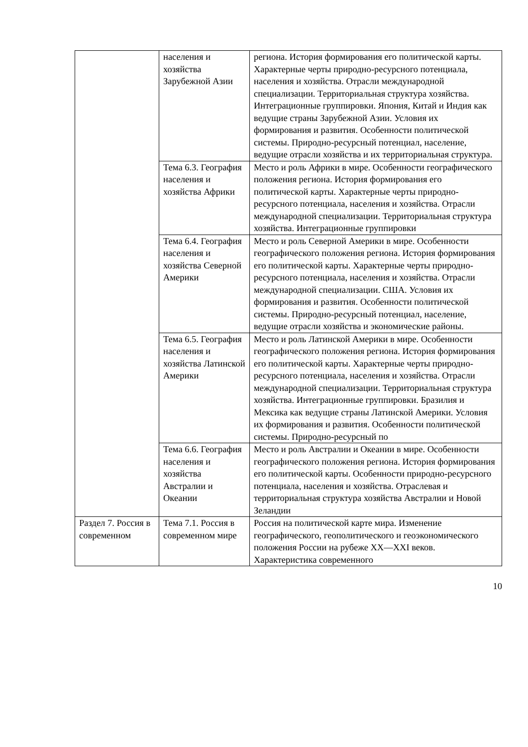| | населения и хозяйства Зарубежной Азии | региона. История формирования его политической карты. Характерные черты природно-ресурсного потенциала, населения и хозяйства. Отрасли международной специализации. Территориальная структура хозяйства. Интеграционные группировки. Япония, Китай и Индия как ведущие страны Зарубежной Азии. Условия их формирования и развития. Особенности политической системы. Природно-ресурсный потенциал, население, ведущие отрасли хозяйства и их территориальная структура. |
| | Тема 6.3. География населения и хозяйства Африки | Место и роль Африки в мире. Особенности географического положения региона. История формирования его политической карты. Характерные черты природно-ресурсного потенциала, населения и хозяйства. Отрасли международной специализации. Территориальная структура хозяйства. Интеграционные группировки |
| | Тема 6.4. География населения и хозяйства Северной Америки | Место и роль Северной Америки в мире. Особенности географического положения региона. История формирования его политической карты. Характерные черты природно-ресурсного потенциала, населения и хозяйства. Отрасли международной специализации. США. Условия их формирования и развития. Особенности политической системы. Природно-ресурсный потенциал, население, ведущие отрасли хозяйства и экономические районы. |
| | Тема 6.5. География населения и хозяйства Латинской Америки | Место и роль Латинской Америки в мире. Особенности географического положения региона. История формирования его политической карты. Характерные черты природно-ресурсного потенциала, населения и хозяйства. Отрасли международной специализации. Территориальная структура хозяйства. Интеграционные группировки. Бразилия и Мексика как ведущие страны Латинской Америки. Условия их формирования и развития. Особенности политической системы. Природно-ресурсный по |
| | Тема 6.6. География населения и хозяйства Австралии и Океании | Место и роль Австралии и Океании в мире. Особенности географического положения региона. История формирования его политической карты. Особенности природно-ресурсного потенциала, населения и хозяйства. Отраслевая и территориальная структура хозяйства Австралии и Новой Зеландии |
| Раздел 7. Россия в современном | Тема 7.1. Россия в современном мире | Россия на политической карте мира. Изменение географического, геополитического и геоэкономического положения России на рубеже XX—XXI веков. Характеристика современного |
10